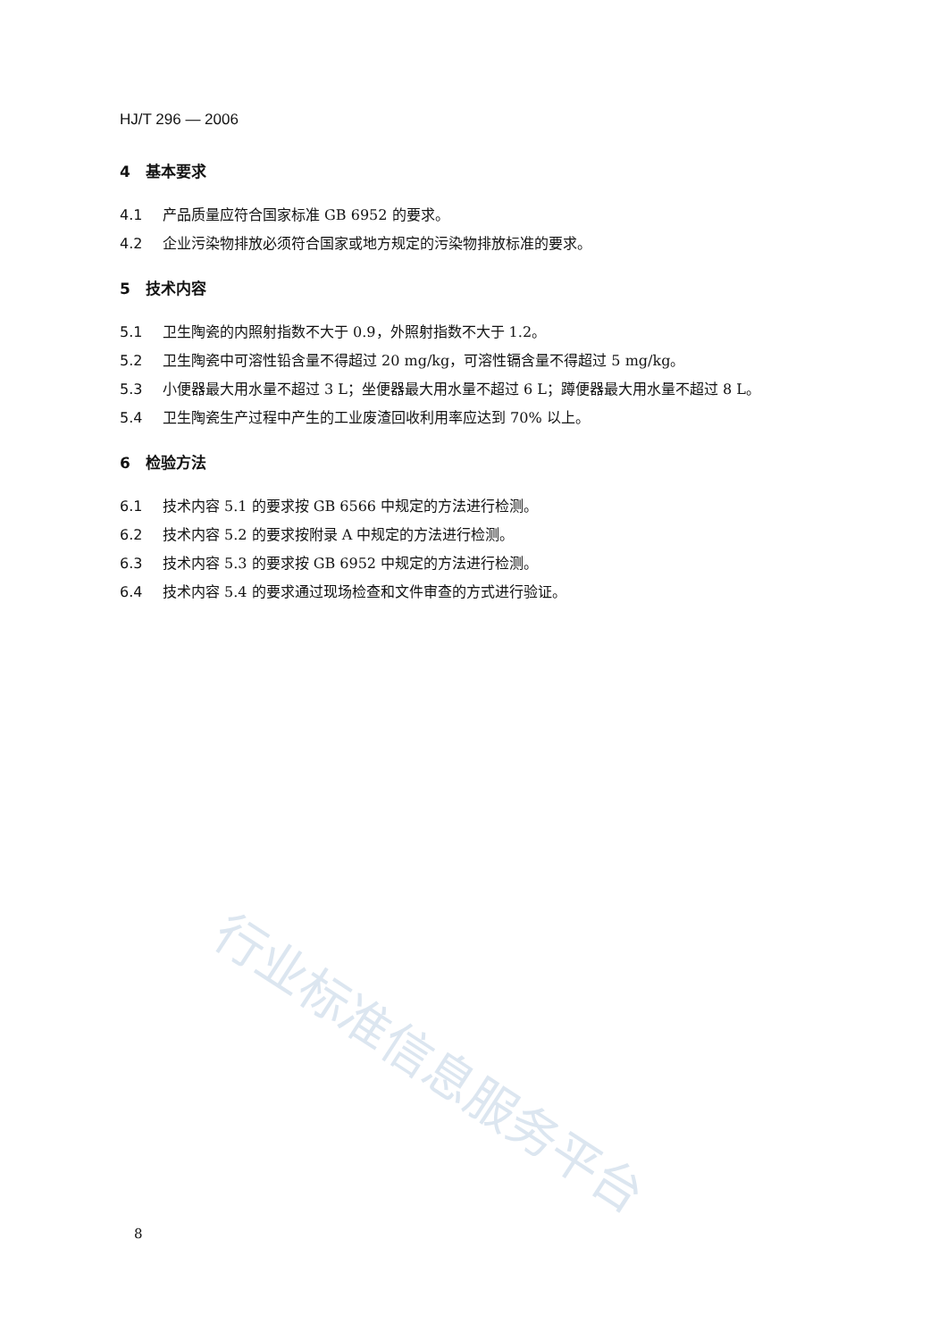行业标准信息服务平台
HJ/T 296 — 2006
4　基本要求
4.1 产品质量应符合国家标准 GB 6952 的要求。
4.2 企业污染物排放必须符合国家或地方规定的污染物排放标准的要求。
5　技术内容
5.1 卫生陶瓷的内照射指数不大于 0.9，外照射指数不大于 1.2。
5.2 卫生陶瓷中可溶性铅含量不得超过 20 mg/kg，可溶性镉含量不得超过 5 mg/kg。
5.3 小便器最大用水量不超过 3 L；坐便器最大用水量不超过 6 L；蹲便器最大用水量不超过 8 L。
5.4 卫生陶瓷生产过程中产生的工业废渣回收利用率应达到 70% 以上。
6　检验方法
6.1 技术内容 5.1 的要求按 GB 6566 中规定的方法进行检测。
6.2 技术内容 5.2 的要求按附录 A 中规定的方法进行检测。
6.3 技术内容 5.3 的要求按 GB 6952 中规定的方法进行检测。
6.4 技术内容 5.4 的要求通过现场检查和文件审查的方式进行验证。
8